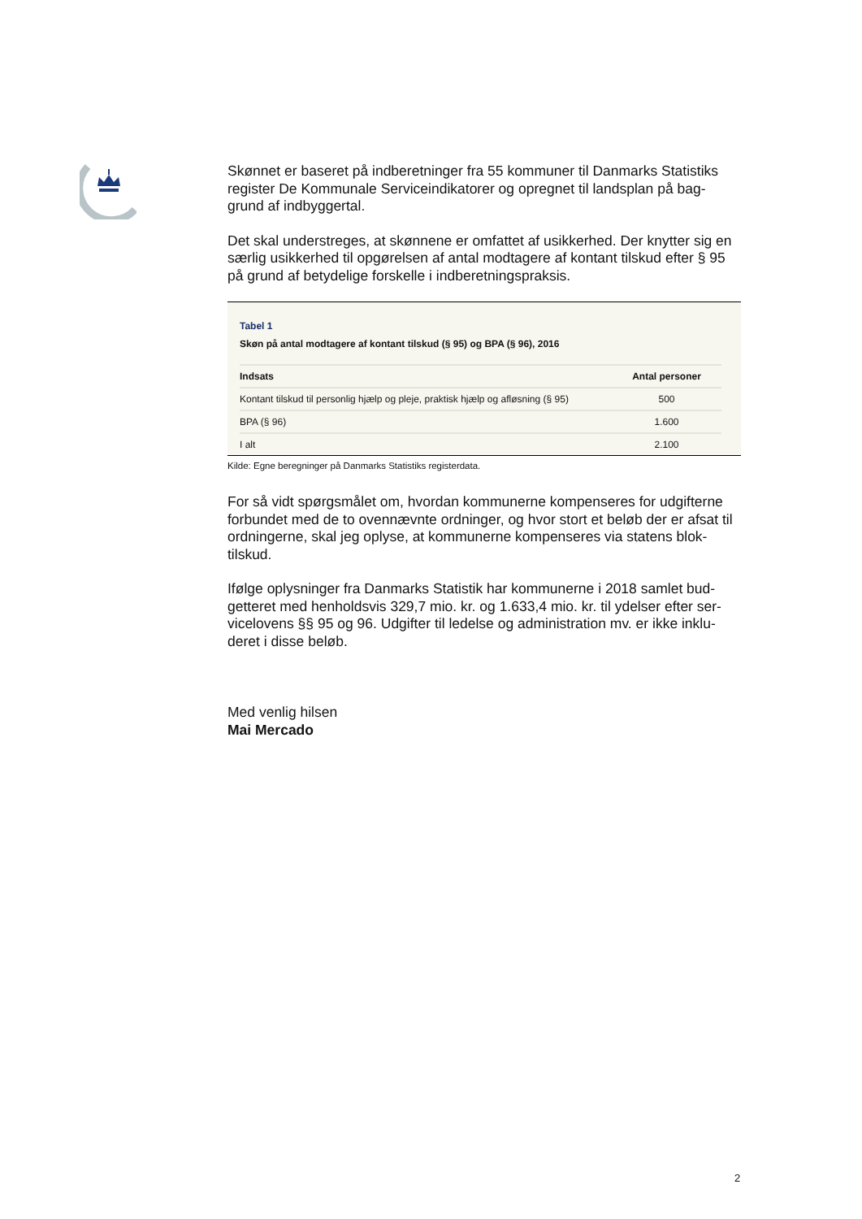Skønnet er baseret på indberetninger fra 55 kommuner til Danmarks Statistiks register De Kommunale Serviceindikatorer og opregnet til landsplan på bag-grund af indbyggertal.
Det skal understreges, at skønnene er omfattet af usikkerhed. Der knytter sig en særlig usikkerhed til opgørelsen af antal modtagere af kontant tilskud efter § 95 på grund af betydelige forskelle i indberetningspraksis.
Tabel 1
Skøn på antal modtagere af kontant tilskud (§ 95) og BPA (§ 96), 2016
| Indsats | Antal personer |
| --- | --- |
| Kontant tilskud til personlig hjælp og pleje, praktisk hjælp og afløsning (§ 95) | 500 |
| BPA (§ 96) | 1.600 |
| I alt | 2.100 |
Kilde: Egne beregninger på Danmarks Statistiks registerdata.
For så vidt spørgsmålet om, hvordan kommunerne kompenseres for udgifterne forbundet med de to ovennævnte ordninger, og hvor stort et beløb der er afsat til ordningerne, skal jeg oplyse, at kommunerne kompenseres via statens blok-tilskud.
Ifølge oplysninger fra Danmarks Statistik har kommunerne i 2018 samlet bud-getteret med henholdsvis 329,7 mio. kr. og 1.633,4 mio. kr. til ydelser efter ser-vicelovens §§ 95 og 96. Udgifter til ledelse og administration mv. er ikke inklu-deret i disse beløb.
Med venlig hilsen
Mai Mercado
2